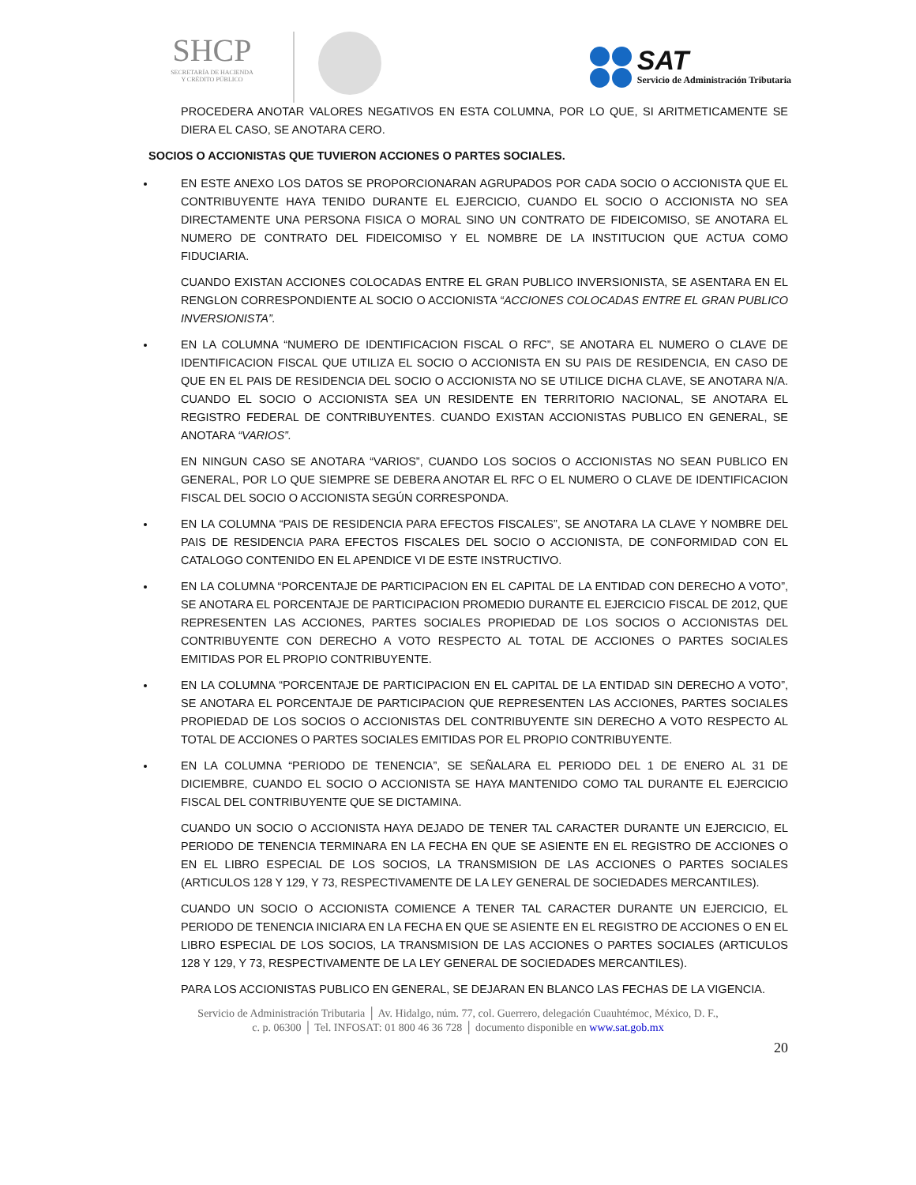SHCP
SECRETARÍA DE HACIENDA
Y CRÉDITO PÚBLICO
SAT
Servicio de Administración Tributaria
PROCEDERA ANOTAR VALORES NEGATIVOS EN ESTA COLUMNA, POR LO QUE, SI ARITMETICAMENTE SE DIERA EL CASO, SE ANOTARA CERO.
SOCIOS O ACCIONISTAS QUE TUVIERON ACCIONES O PARTES SOCIALES.
EN ESTE ANEXO LOS DATOS SE PROPORCIONARAN AGRUPADOS POR CADA SOCIO O ACCIONISTA QUE EL CONTRIBUYENTE HAYA TENIDO DURANTE EL EJERCICIO, CUANDO EL SOCIO O ACCIONISTA NO SEA DIRECTAMENTE UNA PERSONA FISICA O MORAL SINO UN CONTRATO DE FIDEICOMISO, SE ANOTARA EL NUMERO DE CONTRATO DEL FIDEICOMISO Y EL NOMBRE DE LA INSTITUCION QUE ACTUA COMO FIDUCIARIA.
CUANDO EXISTAN ACCIONES COLOCADAS ENTRE EL GRAN PUBLICO INVERSIONISTA, SE ASENTARA EN EL RENGLON CORRESPONDIENTE AL SOCIO O ACCIONISTA “ACCIONES COLOCADAS ENTRE EL GRAN PUBLICO INVERSIONISTA”.
EN LA COLUMNA “NUMERO DE IDENTIFICACION FISCAL O RFC”, SE ANOTARA EL NUMERO O CLAVE DE IDENTIFICACION FISCAL QUE UTILIZA EL SOCIO O ACCIONISTA EN SU PAIS DE RESIDENCIA, EN CASO DE QUE EN EL PAIS DE RESIDENCIA DEL SOCIO O ACCIONISTA NO SE UTILICE DICHA CLAVE, SE ANOTARA N/A. CUANDO EL SOCIO O ACCIONISTA SEA UN RESIDENTE EN TERRITORIO NACIONAL, SE ANOTARA EL REGISTRO FEDERAL DE CONTRIBUYENTES. CUANDO EXISTAN ACCIONISTAS PUBLICO EN GENERAL, SE ANOTARA “VARIOS”.
EN NINGUN CASO SE ANOTARA “VARIOS”, CUANDO LOS SOCIOS O ACCIONISTAS NO SEAN PUBLICO EN GENERAL, POR LO QUE SIEMPRE SE DEBERA ANOTAR EL RFC O EL NUMERO O CLAVE DE IDENTIFICACION FISCAL DEL SOCIO O ACCIONISTA SEGÚN CORRESPONDA.
EN LA COLUMNA “PAIS DE RESIDENCIA PARA EFECTOS FISCALES”, SE ANOTARA LA CLAVE Y NOMBRE DEL PAIS DE RESIDENCIA PARA EFECTOS FISCALES DEL SOCIO O ACCIONISTA, DE CONFORMIDAD CON EL CATALOGO CONTENIDO EN EL APENDICE VI DE ESTE INSTRUCTIVO.
EN LA COLUMNA “PORCENTAJE DE PARTICIPACION EN EL CAPITAL DE LA ENTIDAD CON DERECHO A VOTO”, SE ANOTARA EL PORCENTAJE DE PARTICIPACION PROMEDIO DURANTE EL EJERCICIO FISCAL DE 2012, QUE REPRESENTEN LAS ACCIONES, PARTES SOCIALES PROPIEDAD DE LOS SOCIOS O ACCIONISTAS DEL CONTRIBUYENTE CON DERECHO A VOTO RESPECTO AL TOTAL DE ACCIONES O PARTES SOCIALES EMITIDAS POR EL PROPIO CONTRIBUYENTE.
EN LA COLUMNA “PORCENTAJE DE PARTICIPACION EN EL CAPITAL DE LA ENTIDAD SIN DERECHO A VOTO”, SE ANOTARA EL PORCENTAJE DE PARTICIPACION QUE REPRESENTEN LAS ACCIONES, PARTES SOCIALES PROPIEDAD DE LOS SOCIOS O ACCIONISTAS DEL CONTRIBUYENTE SIN DERECHO A VOTO RESPECTO AL TOTAL DE ACCIONES O PARTES SOCIALES EMITIDAS POR EL PROPIO CONTRIBUYENTE.
EN LA COLUMNA “PERIODO DE TENENCIA”, SE SEÑALARA EL PERIODO DEL 1 DE ENERO AL 31 DE DICIEMBRE, CUANDO EL SOCIO O ACCIONISTA SE HAYA MANTENIDO COMO TAL DURANTE EL EJERCICIO FISCAL DEL CONTRIBUYENTE QUE SE DICTAMINA.
CUANDO UN SOCIO O ACCIONISTA HAYA DEJADO DE TENER TAL CARACTER DURANTE UN EJERCICIO, EL PERIODO DE TENENCIA TERMINARA EN LA FECHA EN QUE SE ASIENTE EN EL REGISTRO DE ACCIONES O EN EL LIBRO ESPECIAL DE LOS SOCIOS, LA TRANSMISION DE LAS ACCIONES O PARTES SOCIALES (ARTICULOS 128 Y 129, Y 73, RESPECTIVAMENTE DE LA LEY GENERAL DE SOCIEDADES MERCANTILES).
CUANDO UN SOCIO O ACCIONISTA COMIENCE A TENER TAL CARACTER DURANTE UN EJERCICIO, EL PERIODO DE TENENCIA INICIARA EN LA FECHA EN QUE SE ASIENTE EN EL REGISTRO DE ACCIONES O EN EL LIBRO ESPECIAL DE LOS SOCIOS, LA TRANSMISION DE LAS ACCIONES O PARTES SOCIALES (ARTICULOS 128 Y 129, Y 73, RESPECTIVAMENTE DE LA LEY GENERAL DE SOCIEDADES MERCANTILES).
PARA LOS ACCIONISTAS PUBLICO EN GENERAL, SE DEJARAN EN BLANCO LAS FECHAS DE LA VIGENCIA.
Servicio de Administración Tributaria │ Av. Hidalgo, núm. 77, col. Guerrero, delegación Cuauhtémoc, México, D. F.,
c. p. 06300 │ Tel. INFOSAT: 01 800 46 36 728 │ documento disponible en www.sat.gob.mx
20